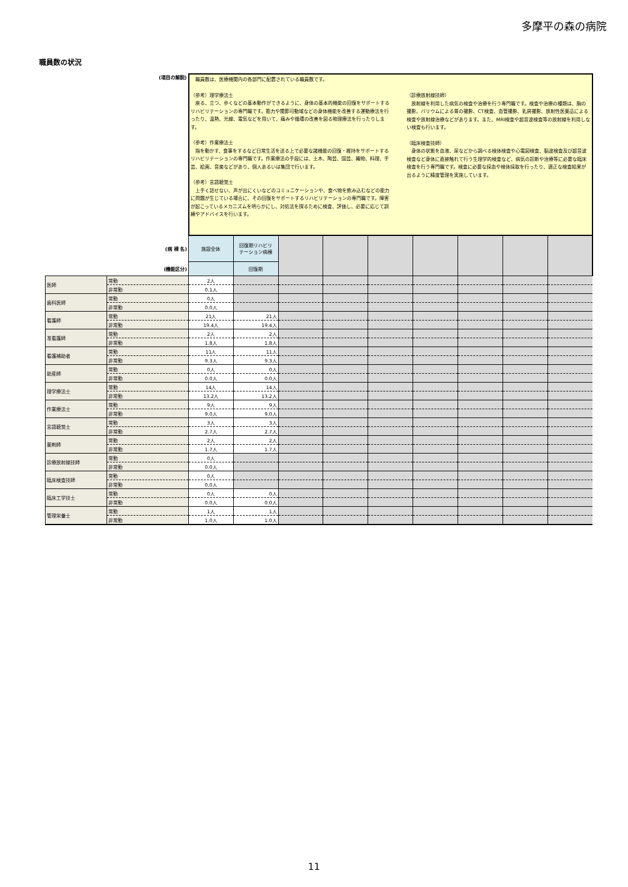多摩平の森の病院
職員数の状況
| (項目の解説) | | 職員数は、医療機関内の各部門に配置されている職員数です。 （参考）理学療法士 座る、立つ、歩くなどの基本動作ができるように、身体の基本的機能の回復をサポートするリハビリテーションの専門職です。筋力や関節可動域などの身体機能を改善する運動療法を行ったり、温熱、光線、電気などを用いて、痛みや循環の改善を図る物理療法を行ったりします。 （参考）作業療法士 指を動かす、食事をするなど日常生活を送る上で必要な諸機能の回復・維持をサポートするリハビリテーションの専門職です。作業療法の手段には、土木、陶芸、園芸、織物、料理、手芸、絵画、音楽などがあり、個人あるいは集団で行います。 （参考）言語聴覚士 上手く話せない、声が出にくいなどのコミュニケーションや、食べ物を飲み込むなどの能力に問題が生じている場合に、その回復をサポートするリハビリテーションの専門職です。障害が起こっているメカニズムを明らかにし、対処法を探るために検査、評価し、必要に応じて訓練やアドバイスを行います。 （診療放射線技師） 放射線を利用した病気の検査や治療を行う専門職です。検査や治療の種類は、胸の撮影、バリウムによる胃の撮影、CT検査、血管撮影、乳房撮影、放射性医薬品による検査や放射線治療などがあります。また、MRI検査や超音波検査等の放射線を利用しない検査も行います。 （臨床検査技師） 身体の状態を血液、尿などから調べる検体検査や心電図検査、脳波検査及び超音波検査など身体に直接触れて行う生理学的検査など、病気の診断や治療等に必要な臨床検査を行う専門職です。検査に必要な採血や検体採取を行ったり、適正な検査結果が出るように精度管理を実施しています。 | | | | | | | | |
| (病 棟 名) | | 施設全体 | 回復期リハビリ テーション病棟 | | | | | | | |
| (機能区分) | | | 回復期 | | | | | | | |
| 医師 | 常勤 | 2人 | | | | | | | | |
| | 非常勤 | 0.1人 | | | | | | | | |
| 歯科医師 | 常勤 | 0人 | | | | | | | | |
| | 非常勤 | 0.0人 | | | | | | | | |
| 看護師 | 常勤 | 21人 | 21人 | | | | | | | |
| | 非常勤 | 19.4人 | 19.4人 | | | | | | | |
| 准看護師 | 常勤 | 2人 | 2人 | | | | | | | |
| | 非常勤 | 1.8人 | 1.8人 | | | | | | | |
| 看護補助者 | 常勤 | 11人 | 11人 | | | | | | | |
| | 非常勤 | 9.3人 | 9.3人 | | | | | | | |
| 助産師 | 常勤 | 0人 | 0人 | | | | | | | |
| | 非常勤 | 0.0人 | 0.0人 | | | | | | | |
| 理学療法士 | 常勤 | 14人 | 14人 | | | | | | | |
| | 非常勤 | 13.2人 | 13.2人 | | | | | | | |
| 作業療法士 | 常勤 | 9人 | 9人 | | | | | | | |
| | 非常勤 | 9.0人 | 9.0人 | | | | | | | |
| 言語聴覚士 | 常勤 | 3人 | 3人 | | | | | | | |
| | 非常勤 | 2.7人 | 2.7人 | | | | | | | |
| 薬剤師 | 常勤 | 2人 | 2人 | | | | | | | |
| | 非常勤 | 1.7人 | 1.7人 | | | | | | | |
| 診療放射線技師 | 常勤 | 0人 | | | | | | | | |
| | 非常勤 | 0.0人 | | | | | | | | |
| 臨床検査技師 | 常勤 | 0人 | | | | | | | | |
| | 非常勤 | 0.0人 | | | | | | | | |
| 臨床工学技士 | 常勤 | 0人 | 0人 | | | | | | | |
| | 非常勤 | 0.0人 | 0.0人 | | | | | | | |
| 管理栄養士 | 常勤 | 1人 | 1人 | | | | | | | |
| | 非常勤 | 1.0人 | 1.0人 | | | | | | | |
11